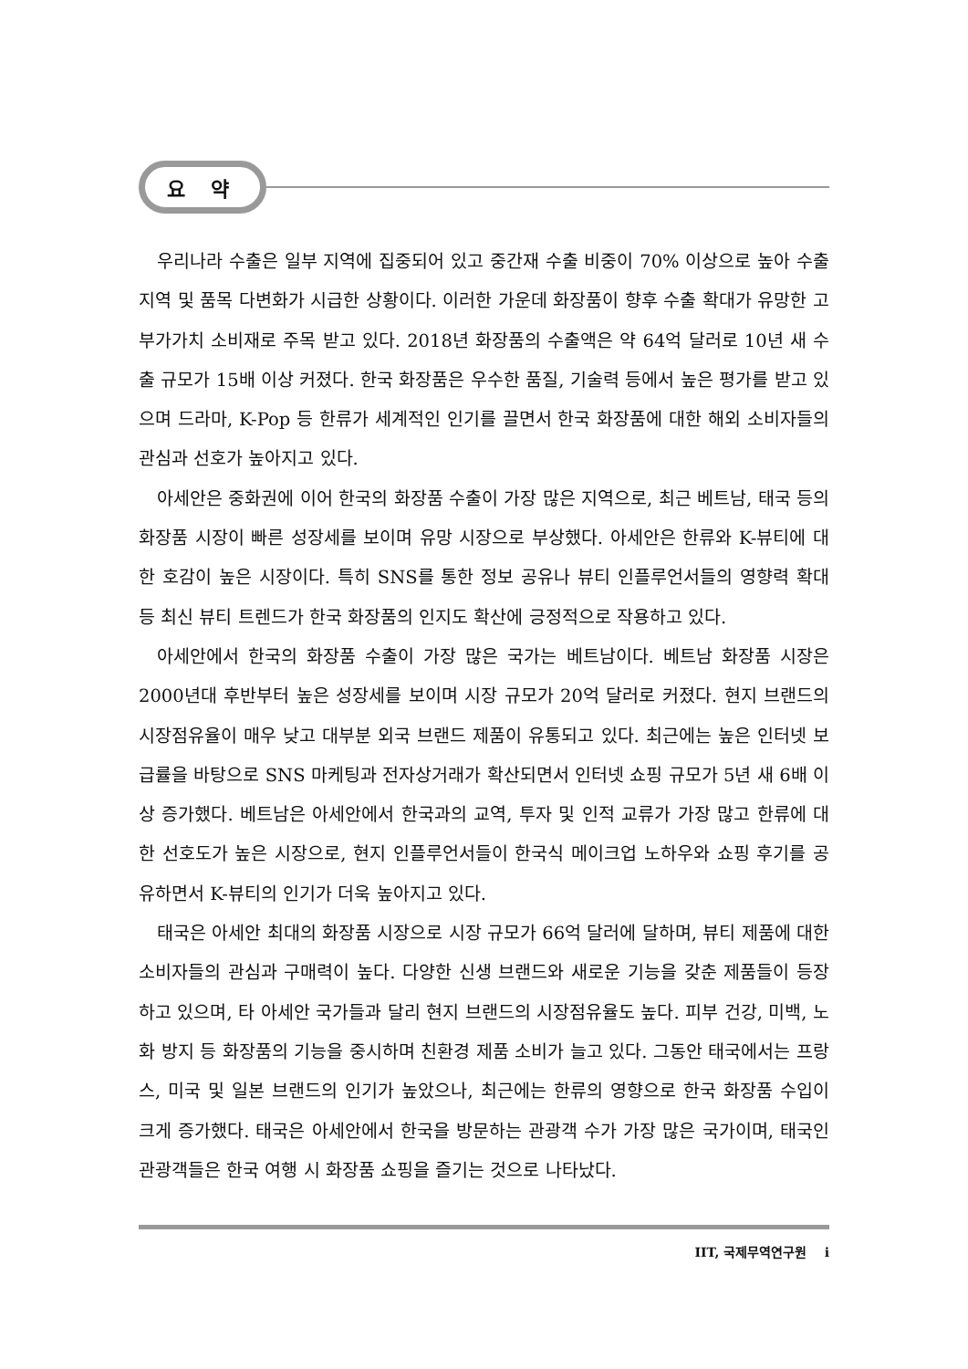요 약
우리나라 수출은 일부 지역에 집중되어 있고 중간재 수출 비중이 70% 이상으로 높아 수출 지역 및 품목 다변화가 시급한 상황이다. 이러한 가운데 화장품이 향후 수출 확대가 유망한 고부가가치 소비재로 주목 받고 있다. 2018년 화장품의 수출액은 약 64억 달러로 10년 새 수출 규모가 15배 이상 커졌다. 한국 화장품은 우수한 품질, 기술력 등에서 높은 평가를 받고 있으며 드라마, K-Pop 등 한류가 세계적인 인기를 끌면서 한국 화장품에 대한 해외 소비자들의 관심과 선호가 높아지고 있다.
아세안은 중화권에 이어 한국의 화장품 수출이 가장 많은 지역으로, 최근 베트남, 태국 등의 화장품 시장이 빠른 성장세를 보이며 유망 시장으로 부상했다. 아세안은 한류와 K-뷰티에 대한 호감이 높은 시장이다. 특히 SNS를 통한 정보 공유나 뷰티 인플루언서들의 영향력 확대 등 최신 뷰티 트렌드가 한국 화장품의 인지도 확산에 긍정적으로 작용하고 있다.
아세안에서 한국의 화장품 수출이 가장 많은 국가는 베트남이다. 베트남 화장품 시장은 2000년대 후반부터 높은 성장세를 보이며 시장 규모가 20억 달러로 커졌다. 현지 브랜드의 시장점유율이 매우 낮고 대부분 외국 브랜드 제품이 유통되고 있다. 최근에는 높은 인터넷 보급률을 바탕으로 SNS 마케팅과 전자상거래가 확산되면서 인터넷 쇼핑 규모가 5년 새 6배 이상 증가했다. 베트남은 아세안에서 한국과의 교역, 투자 및 인적 교류가 가장 많고 한류에 대한 선호도가 높은 시장으로, 현지 인플루언서들이 한국식 메이크업 노하우와 쇼핑 후기를 공유하면서 K-뷰티의 인기가 더욱 높아지고 있다.
태국은 아세안 최대의 화장품 시장으로 시장 규모가 66억 달러에 달하며, 뷰티 제품에 대한 소비자들의 관심과 구매력이 높다. 다양한 신생 브랜드와 새로운 기능을 갖춘 제품들이 등장하고 있으며, 타 아세안 국가들과 달리 현지 브랜드의 시장점유율도 높다. 피부 건강, 미백, 노화 방지 등 화장품의 기능을 중시하며 친환경 제품 소비가 늘고 있다. 그동안 태국에서는 프랑스, 미국 및 일본 브랜드의 인기가 높았으나, 최근에는 한류의 영향으로 한국 화장품 수입이 크게 증가했다. 태국은 아세안에서 한국을 방문하는 관광객 수가 가장 많은 국가이며, 태국인 관광객들은 한국 여행 시 화장품 쇼핑을 즐기는 것으로 나타났다.
IIT, 국제무역연구원 i